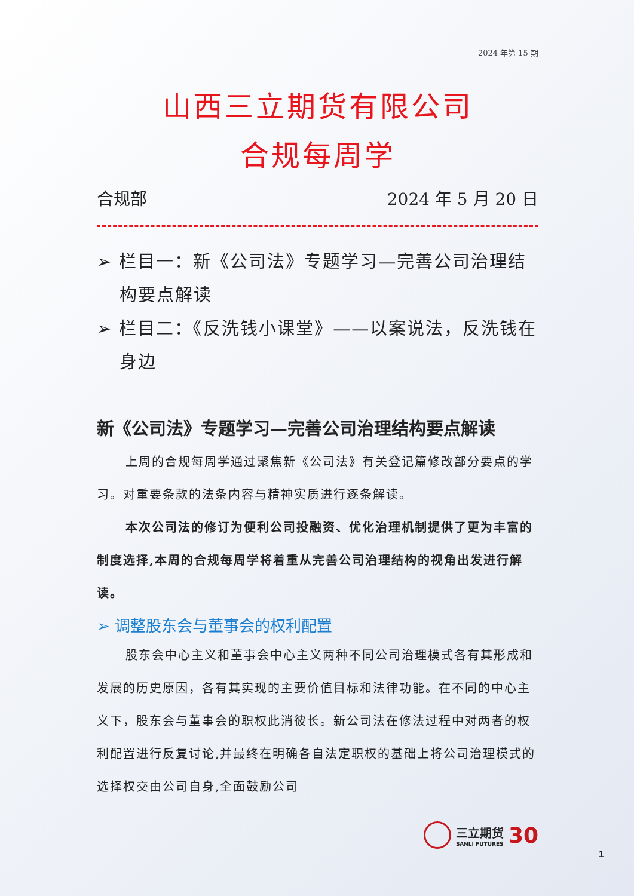2024 年第 15 期
山西三立期货有限公司
合规每周学
合规部 2024 年 5 月 20 日
➢ 栏目一：新《公司法》专题学习—完善公司治理结构要点解读
➢ 栏目二：《反洗钱小课堂》——以案说法，反洗钱在身边
新《公司法》专题学习—完善公司治理结构要点解读
上周的合规每周学通过聚焦新《公司法》有关登记篇修改部分要点的学习。对重要条款的法条内容与精神实质进行逐条解读。
本次公司法的修订为便利公司投融资、优化治理机制提供了更为丰富的制度选择,本周的合规每周学将着重从完善公司治理结构的视角出发进行解读。
➢ 调整股东会与董事会的权利配置
股东会中心主义和董事会中心主义两种不同公司治理模式各有其形成和发展的历史原因，各有其实现的主要价值目标和法律功能。在不同的中心主义下，股东会与董事会的职权此消彼长。新公司法在修法过程中对两者的权利配置进行反复讨论,并最终在明确各自法定职权的基础上将公司治理模式的选择权交由公司自身,全面鼓励公司
三立期货
SANLI FUTURES
30
1